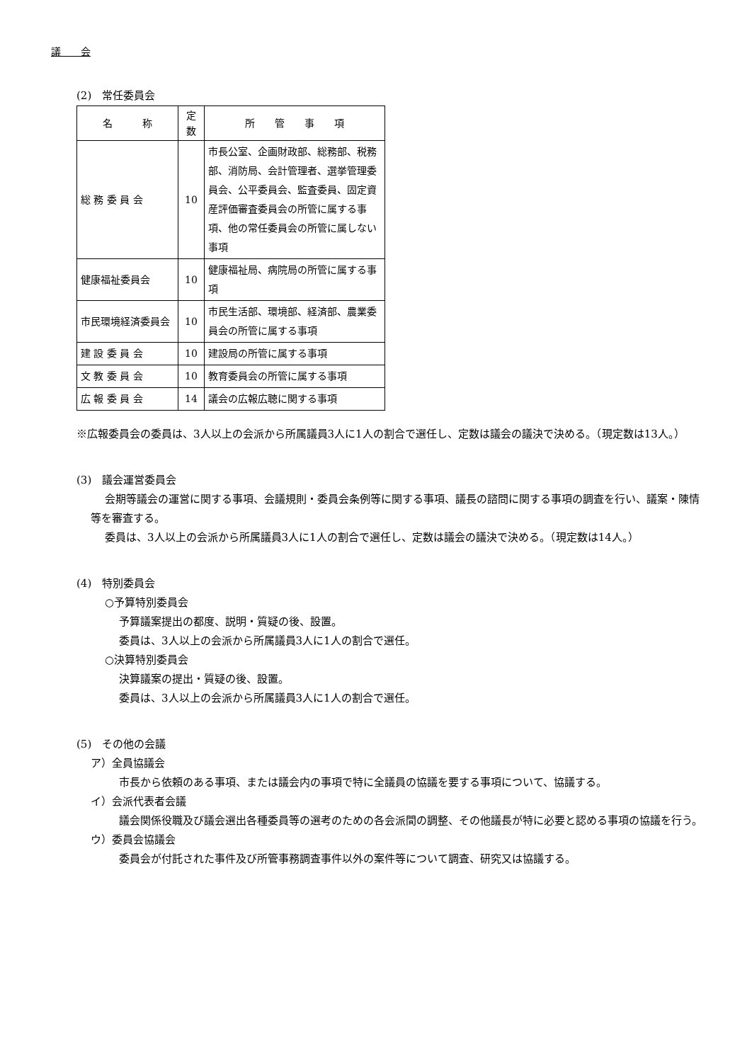議　　会
(2)　常任委員会
| 名 称 | 定 数 | 所 管 事 項 |
| --- | --- | --- |
| 総 務 委 員 会 | 10 | 市長公室、企画財政部、総務部、税務部、消防局、会計管理者、選挙管理委員会、公平委員会、監査委員、固定資産評価審査委員会の所管に属する事項、他の常任委員会の所管に属しない事項 |
| 健康福祉委員会 | 10 | 健康福祉局、病院局の所管に属する事項 |
| 市民環境経済委員会 | 10 | 市民生活部、環境部、経済部、農業委員会の所管に属する事項 |
| 建 設 委 員 会 | 10 | 建設局の所管に属する事項 |
| 文 教 委 員 会 | 10 | 教育委員会の所管に属する事項 |
| 広 報 委 員 会 | 14 | 議会の広報広聴に関する事項 |
※広報委員会の委員は、3人以上の会派から所属議員3人に1人の割合で選任し、定数は議会の議決で決める。（現定数は13人。）
(3)　議会運営委員会
会期等議会の運営に関する事項、会議規則・委員会条例等に関する事項、議長の諮問に関する事項の調査を行い、議案・陳情等を審査する。
委員は、3人以上の会派から所属議員3人に1人の割合で選任し、定数は議会の議決で決める。（現定数は14人。）
(4)　特別委員会
○予算特別委員会
予算議案提出の都度、説明・質疑の後、設置。
委員は、3人以上の会派から所属議員3人に1人の割合で選任。
○決算特別委員会
決算議案の提出・質疑の後、設置。
委員は、3人以上の会派から所属議員3人に1人の割合で選任。
(5)　その他の会議
ア）全員協議会
市長から依頼のある事項、または議会内の事項で特に全議員の協議を要する事項について、協議する。
イ）会派代表者会議
議会関係役職及び議会選出各種委員等の選考のための各会派間の調整、その他議長が特に必要と認める事項の協議を行う。
ウ）委員会協議会
委員会が付託された事件及び所管事務調査事件以外の案件等について調査、研究又は協議する。